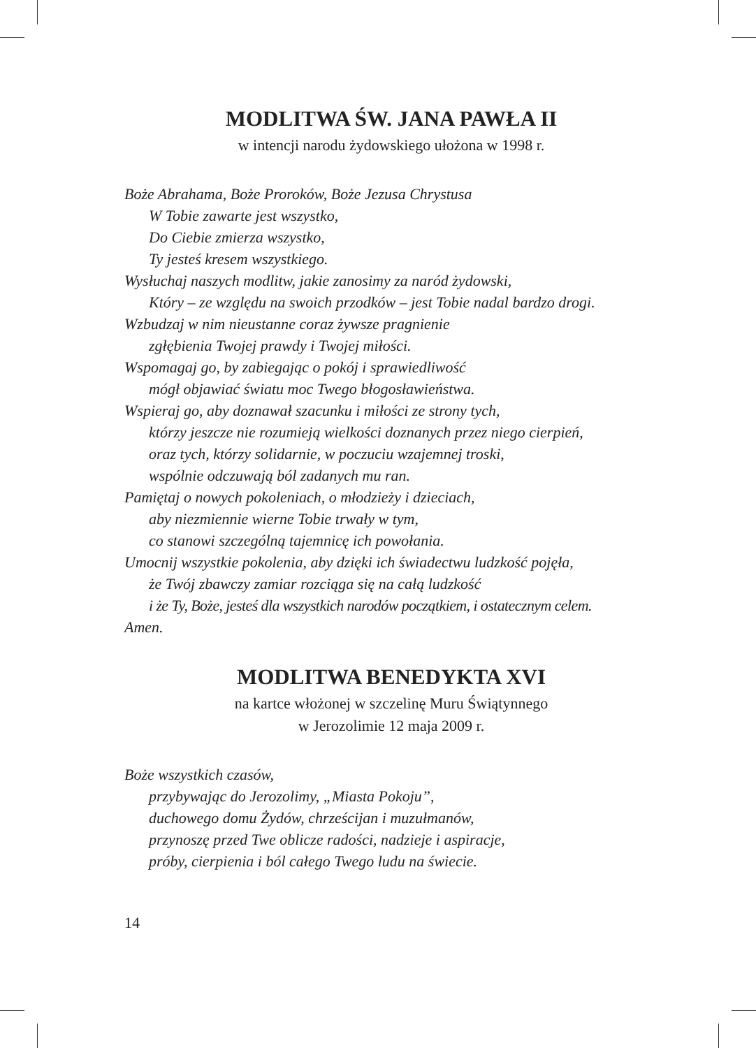MODLITWA ŚW. JANA PAWŁA II
w intencji narodu żydowskiego ułożona w 1998 r.
Boże Abrahama, Boże Proroków, Boże Jezusa Chrystusa
W Tobie zawarte jest wszystko,
Do Ciebie zmierza wszystko,
Ty jesteś kresem wszystkiego.
Wysłuchaj naszych modlitw, jakie zanosimy za naród żydowski,
Który – ze względu na swoich przodków – jest Tobie nadal bardzo drogi.
Wzbudzaj w nim nieustanne coraz żywsze pragnienie
zgłębienia Twojej prawdy i Twojej miłości.
Wspomagaj go, by zabiegając o pokój i sprawiedliwość
mógł objawiać światu moc Twego błogosławieństwa.
Wspieraj go, aby doznawał szacunku i miłości ze strony tych,
którzy jeszcze nie rozumieją wielkości doznanych przez niego cierpień,
oraz tych, którzy solidarnie, w poczuciu wzajemnej troski,
wspólnie odczuwają ból zadanych mu ran.
Pamiętaj o nowych pokoleniach, o młodzieży i dzieciach,
aby niezmiennie wierne Tobie trwały w tym,
co stanowi szczególną tajemnicę ich powołania.
Umocnij wszystkie pokolenia, aby dzięki ich świadectwu ludzkość pojęła,
że Twój zbawczy zamiar rozciąga się na całą ludzkość
i że Ty, Boże, jesteś dla wszystkich narodów początkiem, i ostatecznym celem.
Amen.
MODLITWA BENEDYKTA XVI
na kartce włożonej w szczelinę Muru Świątynnego
w Jerozolimie 12 maja 2009 r.
Boże wszystkich czasów,
przybywając do Jerozolimy, „Miasta Pokoju”,
duchowego domu Żydów, chrześcijan i muzułmanów,
przynoszę przed Twe oblicze radości, nadzieje i aspiracje,
próby, cierpienia i ból całego Twego ludu na świecie.
14